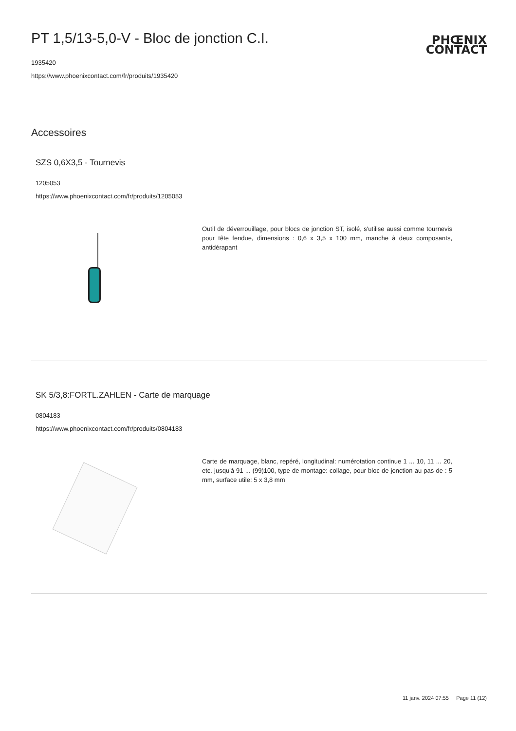PT 1,5/13-5,0-V - Bloc de jonction C.I.
PHŒNIX
CONTACT
1935420
https://www.phoenixcontact.com/fr/produits/1935420
Accessoires
SZS 0,6X3,5 - Tournevis
1205053
https://www.phoenixcontact.com/fr/produits/1205053
Outil de déverrouillage, pour blocs de jonction ST, isolé, s'utilise aussi comme tournevis pour tête fendue, dimensions : 0,6 x 3,5 x 100 mm, manche à deux composants, antidérapant
SK 5/3,8:FORTL.ZAHLEN - Carte de marquage
0804183
https://www.phoenixcontact.com/fr/produits/0804183
Carte de marquage, blanc, repéré, longitudinal: numérotation continue 1 ... 10, 11 ... 20, etc. jusqu'à 91 ... (99)100, type de montage: collage, pour bloc de jonction au pas de : 5 mm, surface utile: 5 x 3,8 mm
11 janv. 2024 07:55 Page 11 (12)